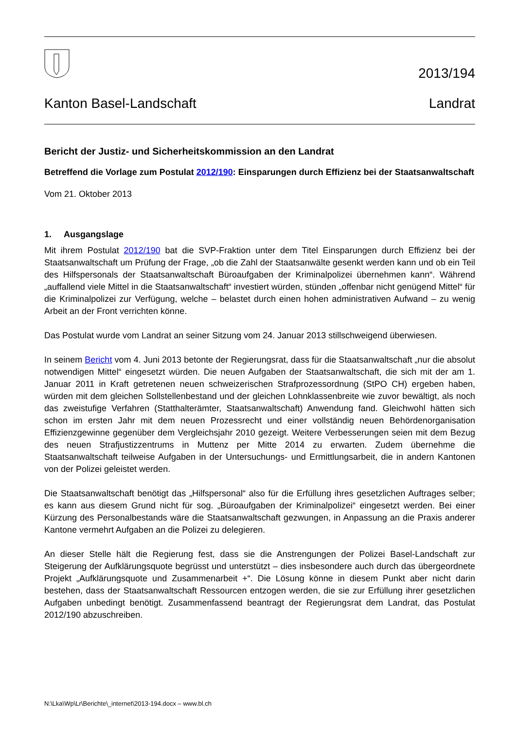2013/194
Kanton Basel-Landschaft Landrat
Bericht der Justiz- und Sicherheitskommission an den Landrat
Betreffend die Vorlage zum Postulat 2012/190: Einsparungen durch Effizienz bei der Staatsanwaltschaft
Vom 21. Oktober 2013
1. Ausgangslage
Mit ihrem Postulat 2012/190 bat die SVP-Fraktion unter dem Titel Einsparungen durch Effizienz bei der Staatsanwaltschaft um Prüfung der Frage, „ob die Zahl der Staatsanwälte gesenkt werden kann und ob ein Teil des Hilfspersonals der Staatsanwaltschaft Büroaufgaben der Kriminalpolizei übernehmen kann“. Während „auffallend viele Mittel in die Staatsanwaltschaft“ investiert würden, stünden „offenbar nicht genügend Mittel“ für die Kriminalpolizei zur Verfügung, welche – belastet durch einen hohen administrativen Aufwand – zu wenig Arbeit an der Front verrichten könne.
Das Postulat wurde vom Landrat an seiner Sitzung vom 24. Januar 2013 stillschweigend überwiesen.
In seinem Bericht vom 4. Juni 2013 betonte der Regierungsrat, dass für die Staatsanwaltschaft „nur die absolut notwendigen Mittel“ eingesetzt würden. Die neuen Aufgaben der Staatsanwaltschaft, die sich mit der am 1. Januar 2011 in Kraft getretenen neuen schweizerischen Strafprozessordnung (StPO CH) ergeben haben, würden mit dem gleichen Sollstellenbestand und der gleichen Lohnklassenbreite wie zuvor bewältigt, als noch das zweistufige Verfahren (Statthalterämter, Staatsanwaltschaft) Anwendung fand. Gleichwohl hätten sich schon im ersten Jahr mit dem neuen Prozessrecht und einer vollständig neuen Behördenorganisation Effizienzgewinne gegenüber dem Vergleichsjahr 2010 gezeigt. Weitere Verbesserungen seien mit dem Bezug des neuen Strafjustizzentrums in Muttenz per Mitte 2014 zu erwarten. Zudem übernehme die Staatsanwaltschaft teilweise Aufgaben in der Untersuchungs- und Ermittlungsarbeit, die in andern Kantonen von der Polizei geleistet werden.
Die Staatsanwaltschaft benötigt das „Hilfspersonal“ also für die Erfüllung ihres gesetzlichen Auftrages selber; es kann aus diesem Grund nicht für sog. „Büroaufgaben der Kriminalpolizei“ eingesetzt werden. Bei einer Kürzung des Personalbestands wäre die Staatsanwaltschaft gezwungen, in Anpassung an die Praxis anderer Kantone vermehrt Aufgaben an die Polizei zu delegieren.
An dieser Stelle hält die Regierung fest, dass sie die Anstrengungen der Polizei Basel-Landschaft zur Steigerung der Aufklärungsquote begrüsst und unterstützt – dies insbesondere auch durch das übergeordnete Projekt „Aufklärungsquote und Zusammenarbeit +“. Die Lösung könne in diesem Punkt aber nicht darin bestehen, dass der Staatsanwaltschaft Ressourcen entzogen werden, die sie zur Erfüllung ihrer gesetzlichen Aufgaben unbedingt benötigt. Zusammenfassend beantragt der Regierungsrat dem Landrat, das Postulat 2012/190 abzuschreiben.
N:\Lka\Wp\Lr\Berichte\_internet\2013-194.docx – www.bl.ch